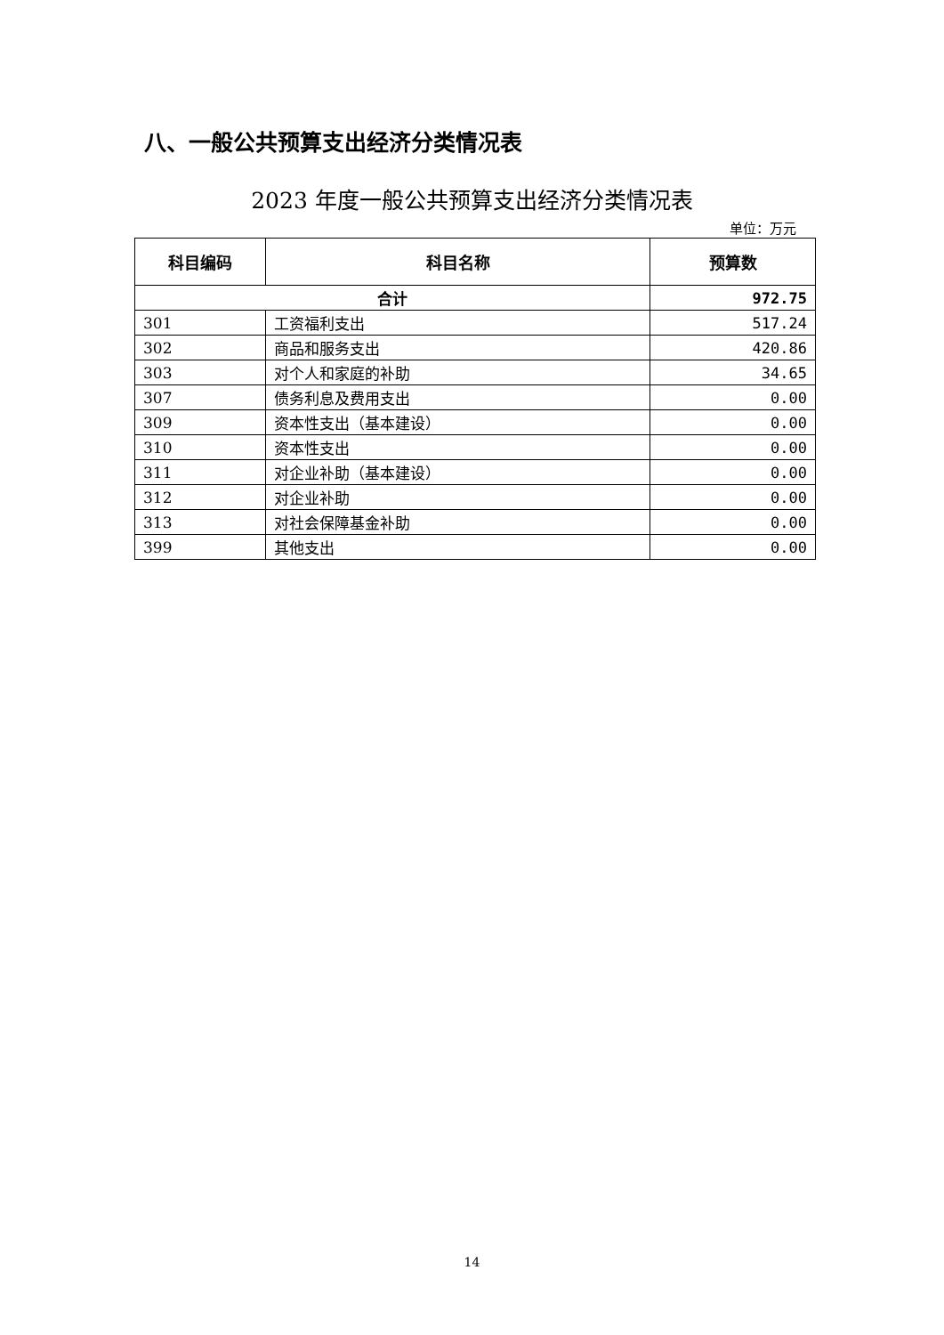八、一般公共预算支出经济分类情况表
2023 年度一般公共预算支出经济分类情况表
单位：万元
| 科目编码 | 科目名称 | 预算数 |
| --- | --- | --- |
| 合计 | | 972.75 |
| 301 | 工资福利支出 | 517.24 |
| 302 | 商品和服务支出 | 420.86 |
| 303 | 对个人和家庭的补助 | 34.65 |
| 307 | 债务利息及费用支出 | 0.00 |
| 309 | 资本性支出（基本建设） | 0.00 |
| 310 | 资本性支出 | 0.00 |
| 311 | 对企业补助（基本建设） | 0.00 |
| 312 | 对企业补助 | 0.00 |
| 313 | 对社会保障基金补助 | 0.00 |
| 399 | 其他支出 | 0.00 |
14